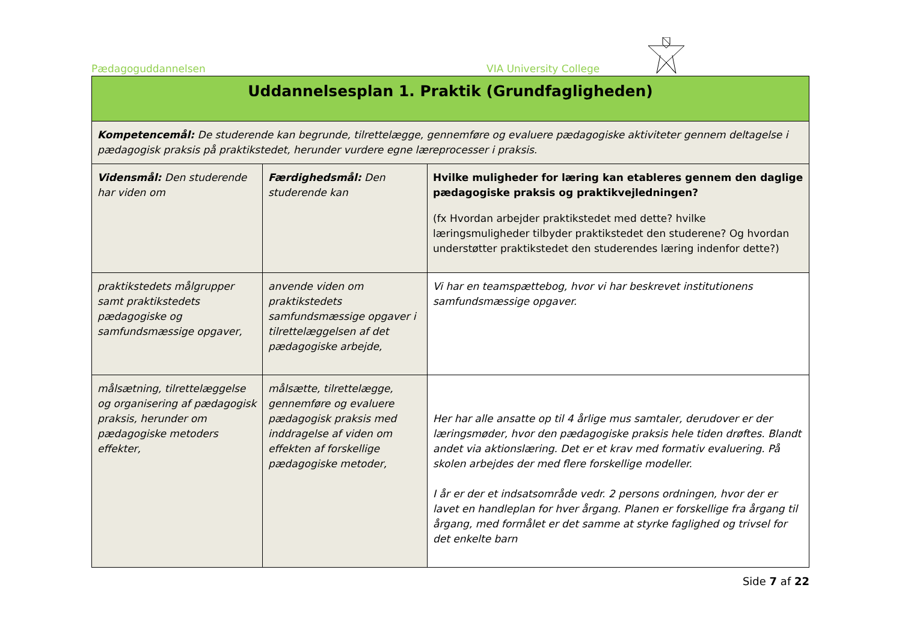Pædagoguddannelsen VIA University College
| Uddannelsesplan 1. Praktik (Grundfagligheden) | | |
| --- | --- | --- |
| Kompetencemål: De studerende kan begrunde, tilrettelægge, gennemføre og evaluere pædagogiske aktiviteter gennem deltagelse i pædagogisk praksis på praktikstedet, herunder vurdere egne læreprocesser i praksis. | | |
| Vidensmål: Den studerende har viden om | Færdighedsmål: Den studerende kan | Hvilke muligheder for læring kan etableres gennem den daglige pædagogiske praksis og praktikvejledningen? (fx Hvordan arbejder praktikstedet med dette? hvilke læringsmuligheder tilbyder praktikstedet den studerene? Og hvordan understøtter praktikstedet den studerendes læring indenfor dette?) |
| praktikstedets målgrupper samt praktikstedets pædagogiske og samfundsmæssige opgaver, | anvende viden om praktikstedets samfundsmæssige opgaver i tilrettelæggelsen af det pædagogiske arbejde, | Vi har en teamspættebog, hvor vi har beskrevet institutionens samfundsmæssige opgaver. |
| målsætning, tilrettelæggelse og organisering af pædagogisk praksis, herunder om pædagogiske metoders effekter, | målsætte, tilrettelægge, gennemføre og evaluere pædagogisk praksis med inddragelse af viden om effekten af forskellige pædagogiske metoder, | Her har alle ansatte op til 4 årlige mus samtaler, derudover er der læringsmøder, hvor den pædagogiske praksis hele tiden drøftes. Blandt andet via aktionslæring. Det er et krav med formativ evaluering. På skolen arbejdes der med flere forskellige modeller. I år er der et indsatsområde vedr. 2 persons ordningen, hvor der er lavet en handleplan for hver årgang. Planen er forskellige fra årgang til årgang, med formålet er det samme at styrke faglighed og trivsel for det enkelte barn |
Side 7 af 22